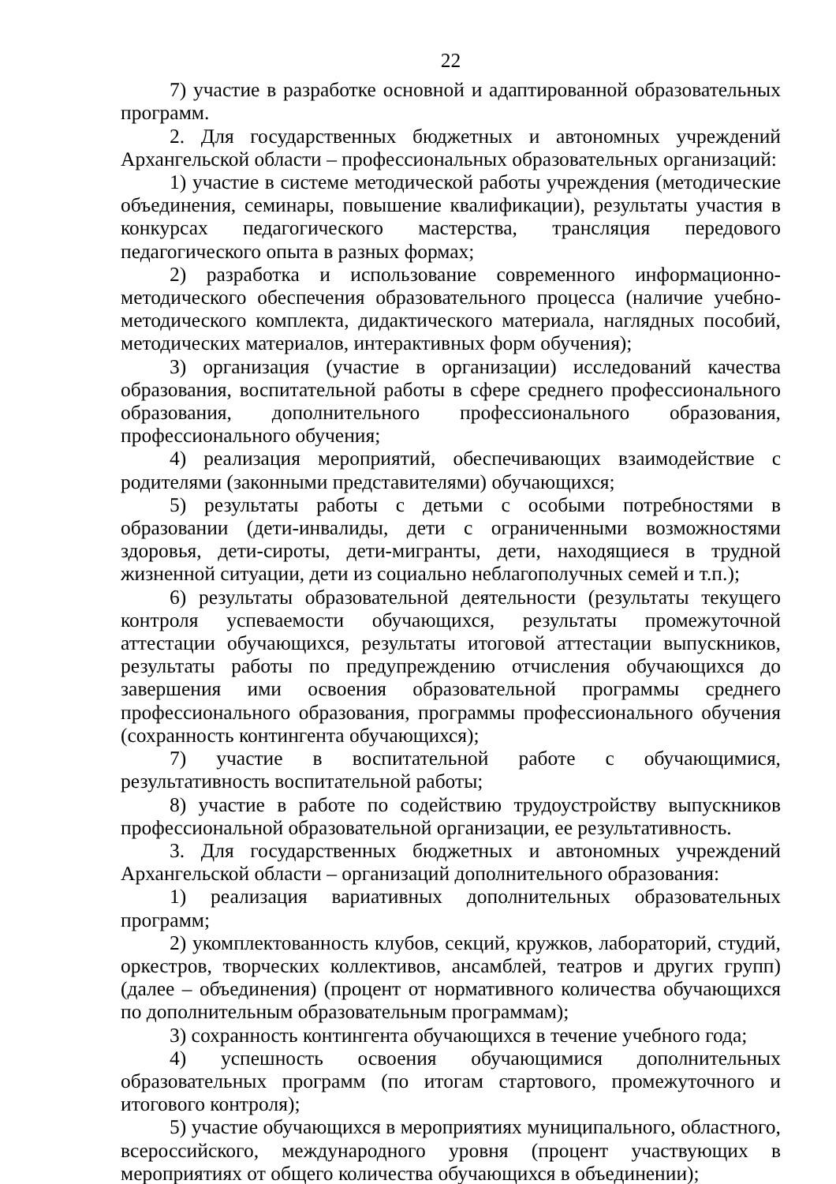22
7) участие в разработке основной и адаптированной образовательных программ.
2. Для государственных бюджетных и автономных учреждений Архангельской области – профессиональных образовательных организаций:
1) участие в системе методической работы учреждения (методические объединения, семинары, повышение квалификации), результаты участия в конкурсах педагогического мастерства, трансляция передового педагогического опыта в разных формах;
2) разработка и использование современного информационно-методического обеспечения образовательного процесса (наличие учебно-методического комплекта, дидактического материала, наглядных пособий, методических материалов, интерактивных форм обучения);
3) организация (участие в организации) исследований качества образования, воспитательной работы в сфере среднего профессионального образования, дополнительного профессионального образования, профессионального обучения;
4) реализация мероприятий, обеспечивающих взаимодействие с родителями (законными представителями) обучающихся;
5) результаты работы с детьми с особыми потребностями в образовании (дети-инвалиды, дети с ограниченными возможностями здоровья, дети-сироты, дети-мигранты, дети, находящиеся в трудной жизненной ситуации, дети из социально неблагополучных семей и т.п.);
6) результаты образовательной деятельности (результаты текущего контроля успеваемости обучающихся, результаты промежуточной аттестации обучающихся, результаты итоговой аттестации выпускников, результаты работы по предупреждению отчисления обучающихся до завершения ими освоения образовательной программы среднего профессионального образования, программы профессионального обучения (сохранность контингента обучающихся);
7) участие в воспитательной работе с обучающимися, результативность воспитательной работы;
8) участие в работе по содействию трудоустройству выпускников профессиональной образовательной организации, ее результативность.
3. Для государственных бюджетных и автономных учреждений Архангельской области – организаций дополнительного образования:
1) реализация вариативных дополнительных образовательных программ;
2) укомплектованность клубов, секций, кружков, лабораторий, студий, оркестров, творческих коллективов, ансамблей, театров и других групп) (далее – объединения) (процент от нормативного количества обучающихся по дополнительным образовательным программам);
3) сохранность контингента обучающихся в течение учебного года;
4) успешность освоения обучающимися дополнительных образовательных программ (по итогам стартового, промежуточного и итогового контроля);
5) участие обучающихся в мероприятиях муниципального, областного, всероссийского, международного уровня (процент участвующих в мероприятиях от общего количества обучающихся в объединении);